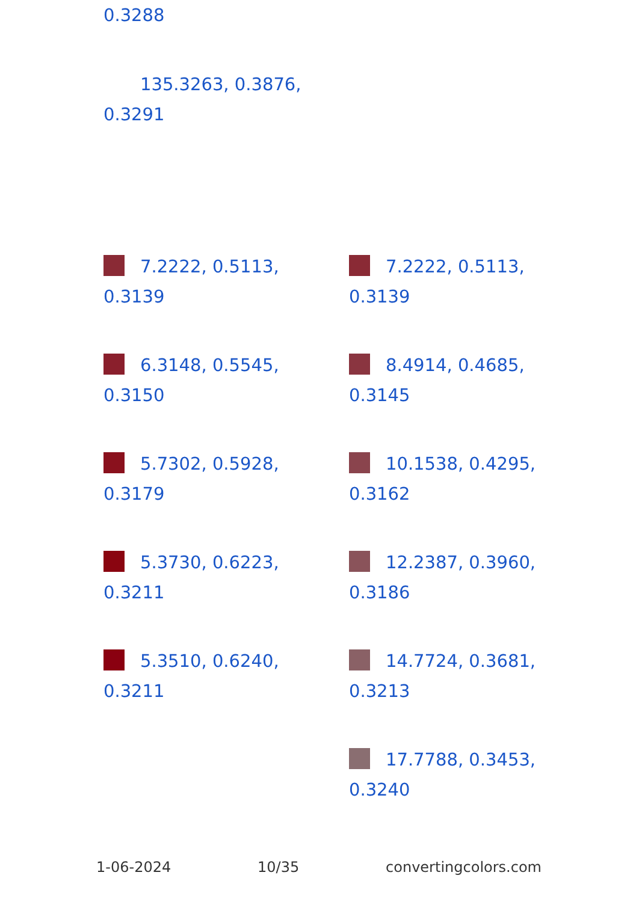0.3288
135.3263, 0.3876, 0.3291
7.2222, 0.5113, 0.3139
7.2222, 0.5113, 0.3139
6.3148, 0.5545, 0.3150
8.4914, 0.4685, 0.3145
5.7302, 0.5928, 0.3179
10.1538, 0.4295, 0.3162
5.3730, 0.6223, 0.3211
12.2387, 0.3960, 0.3186
5.3510, 0.6240, 0.3211
14.7724, 0.3681, 0.3213
17.7788, 0.3453, 0.3240
1-06-2024 10/35 convertingcolors.com